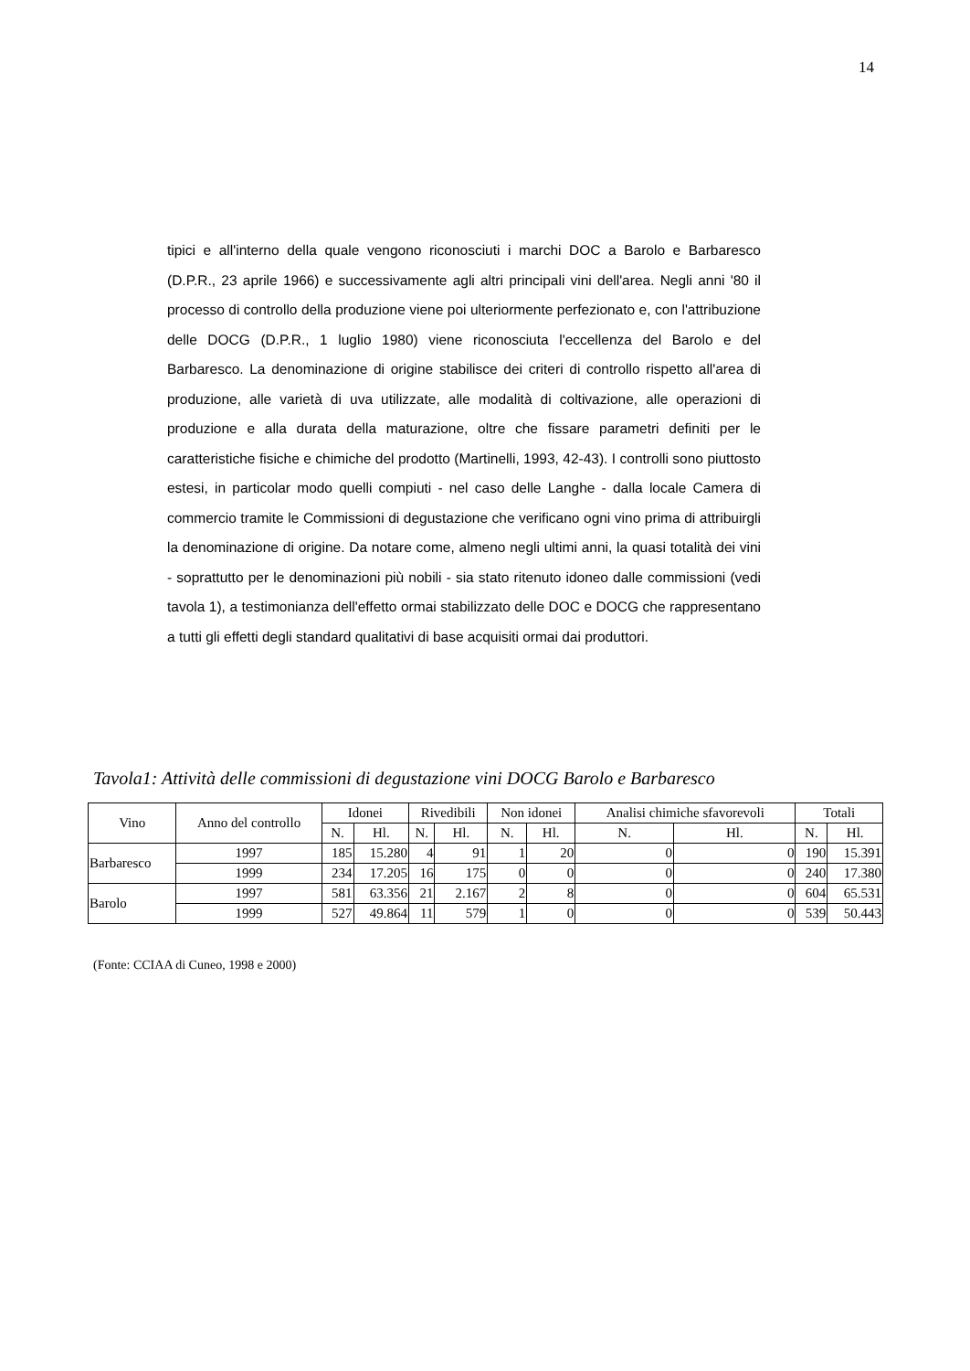14
tipici e all'interno della quale vengono riconosciuti i marchi DOC a Barolo e Barbaresco (D.P.R., 23 aprile 1966) e successivamente agli altri principali vini dell'area. Negli anni '80 il processo di controllo della produzione viene poi ulteriormente perfezionato e, con l'attribuzione delle DOCG (D.P.R., 1 luglio 1980) viene riconosciuta l'eccellenza del Barolo e del Barbaresco. La denominazione di origine stabilisce dei criteri di controllo rispetto all'area di produzione, alle varietà di uva utilizzate, alle modalità di coltivazione, alle operazioni di produzione e alla durata della maturazione, oltre che fissare parametri definiti per le caratteristiche fisiche e chimiche del prodotto (Martinelli, 1993, 42-43). I controlli sono piuttosto estesi, in particolar modo quelli compiuti - nel caso delle Langhe - dalla locale Camera di commercio tramite le Commissioni di degustazione che verificano ogni vino prima di attribuirgli la denominazione di origine. Da notare come, almeno negli ultimi anni, la quasi totalità dei vini - soprattutto per le denominazioni più nobili - sia stato ritenuto idoneo dalle commissioni (vedi tavola 1), a testimonianza dell'effetto ormai stabilizzato delle DOC e DOCG che rappresentano a tutti gli effetti degli standard qualitativi di base acquisiti ormai dai produttori.
Tavola1: Attività delle commissioni di degustazione vini DOCG Barolo e Barbaresco
| Vino | Anno del controllo | Idonei | | Rivedibili | | Non idonei | | Analisi chimiche sfavorevoli | | Totali | |
| --- | --- | --- | --- | --- | --- | --- | --- | --- | --- | --- | --- |
| | | N. | Hl. | N. | Hl. | N. | Hl. | N. | Hl. | N. | Hl. |
| Barbaresco | 1997 | 185 | 15.280 | 4 | 91 | 1 | 20 | 0 | 0 | 190 | 15.391 |
| | 1999 | 234 | 17.205 | 16 | 175 | 0 | 0 | 0 | 0 | 240 | 17.380 |
| Barolo | 1997 | 581 | 63.356 | 21 | 2.167 | 2 | 8 | 0 | 0 | 604 | 65.531 |
| | 1999 | 527 | 49.864 | 11 | 579 | 1 | 0 | 0 | 0 | 539 | 50.443 |
(Fonte: CCIAA di Cuneo, 1998 e 2000)